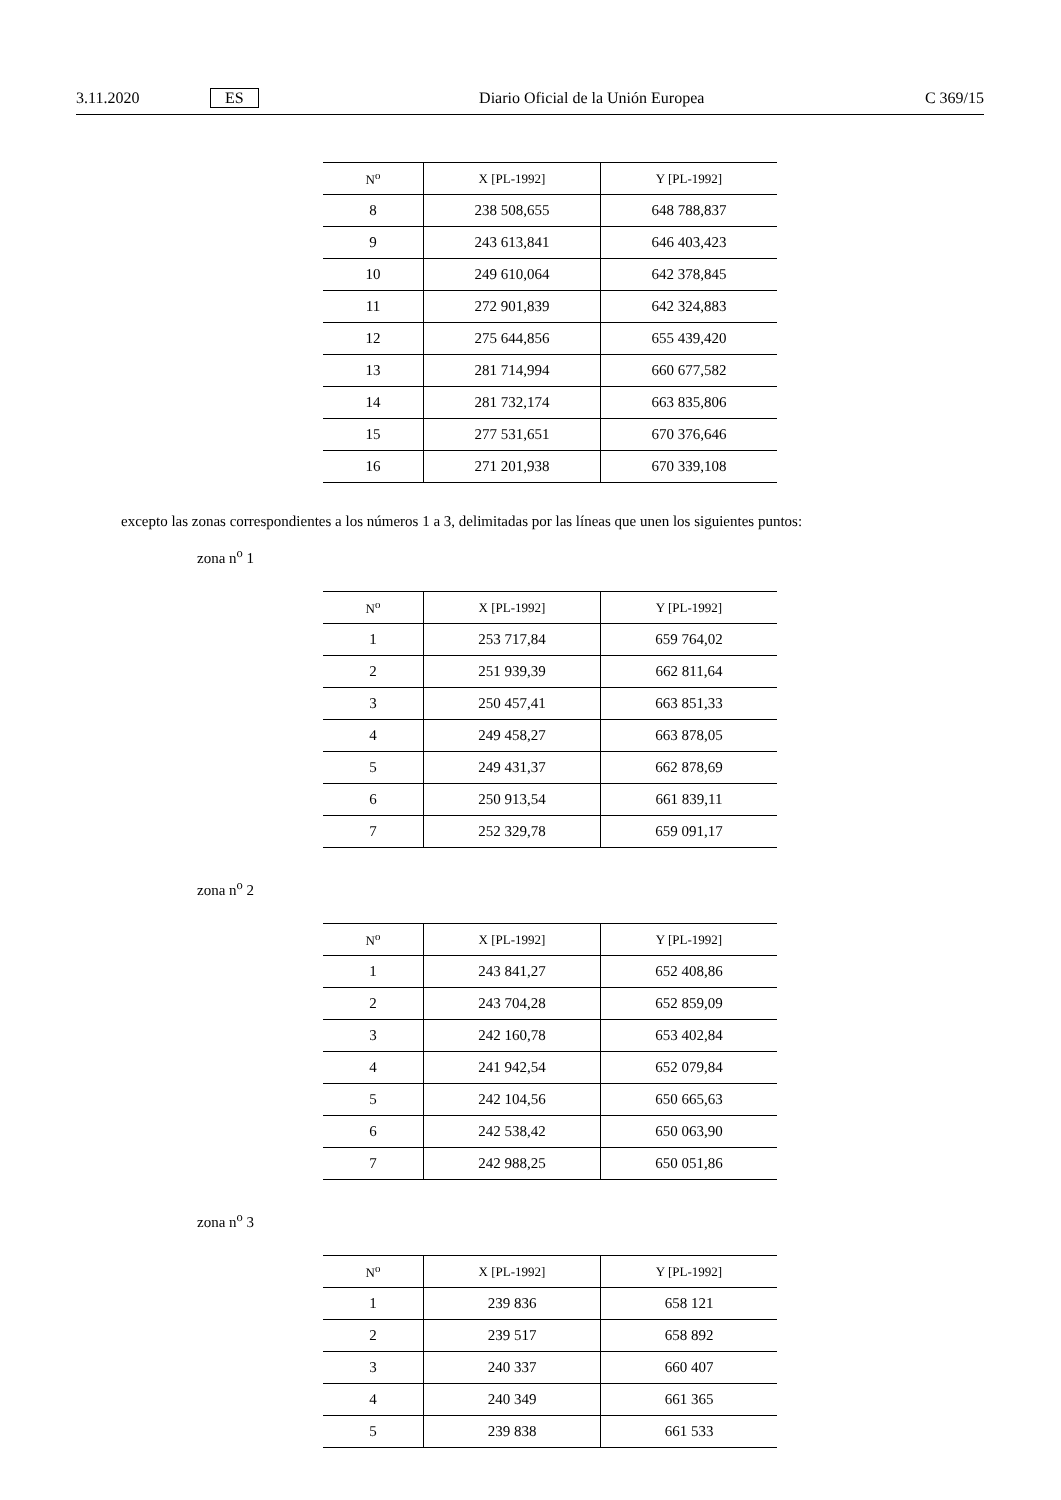3.11.2020 ES Diario Oficial de la Unión Europea C 369/15
| N<sup>o</sup> | X [PL-1992] | Y [PL-1992] |
| --- | --- | --- |
| 8 | 238 508,655 | 648 788,837 |
| 9 | 243 613,841 | 646 403,423 |
| 10 | 249 610,064 | 642 378,845 |
| 11 | 272 901,839 | 642 324,883 |
| 12 | 275 644,856 | 655 439,420 |
| 13 | 281 714,994 | 660 677,582 |
| 14 | 281 732,174 | 663 835,806 |
| 15 | 277 531,651 | 670 376,646 |
| 16 | 271 201,938 | 670 339,108 |
excepto las zonas correspondientes a los números 1 a 3, delimitadas por las líneas que unen los siguientes puntos:
zona n<sup>o</sup> 1
| N<sup>o</sup> | X [PL-1992] | Y [PL-1992] |
| --- | --- | --- |
| 1 | 253 717,84 | 659 764,02 |
| 2 | 251 939,39 | 662 811,64 |
| 3 | 250 457,41 | 663 851,33 |
| 4 | 249 458,27 | 663 878,05 |
| 5 | 249 431,37 | 662 878,69 |
| 6 | 250 913,54 | 661 839,11 |
| 7 | 252 329,78 | 659 091,17 |
zona n<sup>o</sup> 2
| N<sup>o</sup> | X [PL-1992] | Y [PL-1992] |
| --- | --- | --- |
| 1 | 243 841,27 | 652 408,86 |
| 2 | 243 704,28 | 652 859,09 |
| 3 | 242 160,78 | 653 402,84 |
| 4 | 241 942,54 | 652 079,84 |
| 5 | 242 104,56 | 650 665,63 |
| 6 | 242 538,42 | 650 063,90 |
| 7 | 242 988,25 | 650 051,86 |
zona n<sup>o</sup> 3
| N<sup>o</sup> | X [PL-1992] | Y [PL-1992] |
| --- | --- | --- |
| 1 | 239 836 | 658 121 |
| 2 | 239 517 | 658 892 |
| 3 | 240 337 | 660 407 |
| 4 | 240 349 | 661 365 |
| 5 | 239 838 | 661 533 |